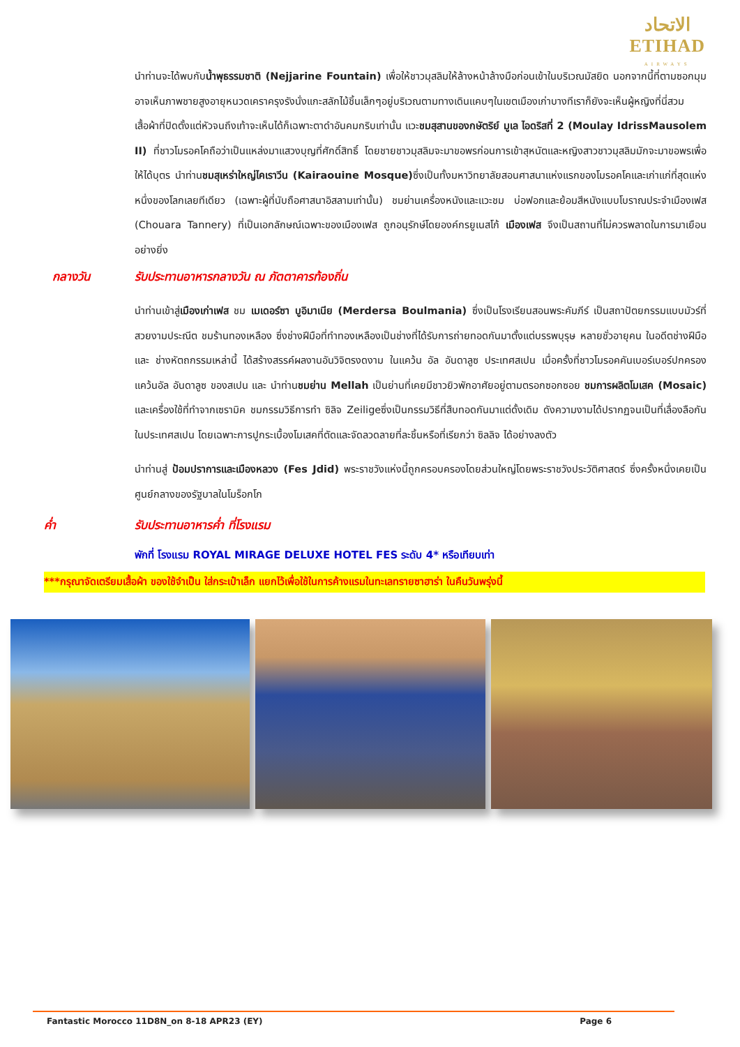الاتحاد
ETIHAD
AIRWAYS
นำท่านจะได้พบกับน้ำพุธรรมชาติ (Nejjarine Fountain) เพื่อให้ชาวมุสลิมให้ล้างหน้าล้างมือก่อนเข้าในบริเวณมัสยิด นอกจากนี้ที่ตามซอกมุมอาจเห็นภาพชายสูงอายุหนวดเคราครุงรังนั่งแกะสลักไม้ชิ้นเล็กๆอยู่บริเวณตามทางเดินแคบๆในเขตเมืองเก่าบางทีเราก็ยังจะเห็นผู้หญิงที่นี่สวมเสื้อผ้าที่ปิดตั้งแต่หัวจนถึงเท้าจะเห็นได้ก็เฉพาะตาดำอันคมกริบเท่านั้น แวะชมสุสานของกษัตริย์ มูเล ไอดริสที่ 2 (Moulay IdrissMausolem II) ที่ชาวโมรอคโคถือว่าเป็นแหล่งมาแสวงบุญที่ศักดิ์สิทธิ์ โดยชายชาวมุสลิมจะมาขอพรก่อนการเข้าสุหนัตและหญิงสาวชาวมุสลิมมักจะมาขอพรเพื่อให้ได้บุตร นำท่านชมสุเหร่าใหญ่ไคเราวีน (Kairaouine Mosque) ซึ่งเป็นทั้งมหาวิทยาลัยสอนศาสนาแห่งแรกของโมรอคโคและเก่าแก่ที่สุดแห่งหนึ่งของโลกเลยทีเดียว (เฉพาะผู้ที่นับถือศาสนาอิสลามเท่านั้น) ชมย่านเครื่องหนังและแวะชม บ่อฟอกและย้อมสีหนังแบบโบราณประจำเมืองเฟส (Chouara Tannery) ที่เป็นเอกลักษณ์เฉพาะของเมืองเฟส ถูกอนุรักษ์โดยองค์กรยูเนสโก้ เมืองเฟส จึงเป็นสถานที่ไม่ควรพลาดในการมาเยือนอย่างยิ่ง
กลางวัน รับประทานอาหารกลางวัน ณ ภัตตาคารท้องถิ่น
นำท่านเข้าสู่เมืองเก่าเฟส ชม เมเดอร์ซา บูอิมาเนีย (Merdersa Boulmania) ซึ่งเป็นโรงเรียนสอนพระคัมภีร์ เป็นสถาปัตยกรรมแบบมัวร์ที่สวยงามประณีต ชมร้านทองเหลือง ซึ่งช่างฝีมือที่ทำทองเหลืองเป็นช่างที่ได้รับการถ่ายทอดกันมาตั้งแต่บรรพบุรุษ หลายชั่วอายุคน ในอดีตช่างฝีมือ และ ช่างหัตถกรรมเหล่านี้ ได้สร้างสรรค์ผลงานอันวิจิตรงดงาม ในแคว้น อัล อันดาลูซ ประเทศสเปน เมื่อครั้งที่ชาวโมรอคคันเบอร์เบอร์ปกครองแคว้นอัล อันดาลูซ ของสเปน และ นำท่านชมย่าน Mellah เป็นย่านที่เคยมีชาวยิวพักอาศัยอยู่ตามตรอกซอกซอย ชมการผลิตโมเสค (Mosaic) และเครื่องใช้ที่ทำจากเซรามิค ชมกรรมวิธีการทำ ซิลิจ Zeiligeซึ่งเป็นกรรมวิธีที่สืบทอดกันมาแต่ดั้งเดิม ดังความงามได้ปรากฏจนเป็นที่เลื่องลือกันในประเทศสเปน โดยเฉพาะการปูกระเบื้องโมเสคที่ตัดและจัดลวดลายที่ละชิ้นหรือที่เรียกว่า ซิลลิจ ได้อย่างลงตัว
นำท่านสู่ ป้อมปราการและเมืองหลวง (Fes Jdid) พระราชวังแห่งนี้ถูกครอบครองโดยส่วนใหญ่โดยพระราชวังประวัติศาสตร์ ซึ่งครั้งหนึ่งเคยเป็นศูนย์กลางของรัฐบาลในโมร็อกโก
ค่ำ รับประทานอาหารค่ำ ที่โรงแรม
พักที่ โรงแรม ROYAL MIRAGE DELUXE HOTEL FES ระดับ 4* หรือเทียบเท่า
***กรุณาจัดเตรียมเสื้อผ้า ของใช้จำเป็น ใส่กระเป๋าเล็ก แยกไว้เพื่อใช้ในการค้างแรมในทะเลทรายซาฮาร่า ในคืนวันพรุ่งนี้
Fantastic Morocco 11D8N_on 8-18 APR23 (EY) Page 6